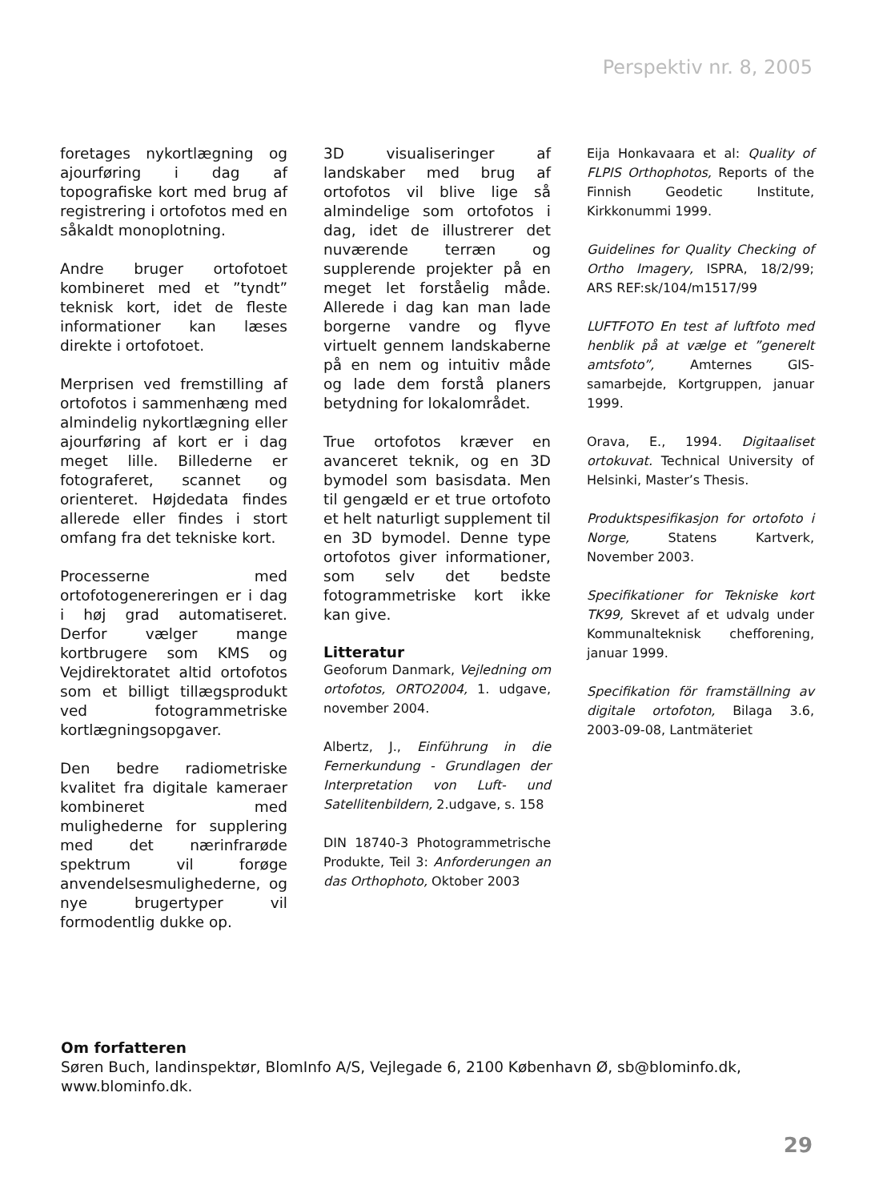Perspektiv nr. 8, 2005
foretages nykortlægning og ajourføring i dag af topografiske kort med brug af registrering i ortofotos med en såkaldt monoplotning.
Andre bruger ortofotoet kombineret med et ”tyndt” teknisk kort, idet de fleste informationer kan læses direkte i ortofotoet.
Merprisen ved fremstilling af ortofotos i sammenhæng med almindelig nykortlægning eller ajourføring af kort er i dag meget lille. Billederne er fotograferet, scannet og orienteret. Højdedata findes allerede eller findes i stort omfang fra det tekniske kort.
Processerne med ortofotogenereringen er i dag i høj grad automatiseret. Derfor vælger mange kortbrugere som KMS og Vejdirektoratet altid ortofotos som et billigt tillægsprodukt ved fotogrammetriske kortlægningsopgaver.
Den bedre radiometriske kvalitet fra digitale kameraer kombineret med mulighederne for supplering med det nærinfrarøde spektrum vil forøge anvendelsesmulighederne, og nye brugertyper vil formodentlig dukke op.
3D visualiseringer af landskaber med brug af ortofotos vil blive lige så almindelige som ortofotos i dag, idet de illustrerer det nuværende terræn og supplerende projekter på en meget let forståelig måde. Allerede i dag kan man lade borgerne vandre og flyve virtuelt gennem landskaberne på en nem og intuitiv måde og lade dem forstå planers betydning for lokalområdet.
True ortofotos kræver en avanceret teknik, og en 3D bymodel som basisdata. Men til gengæld er et true ortofoto et helt naturligt supplement til en 3D bymodel. Denne type ortofotos giver informationer, som selv det bedste fotogrammetriske kort ikke kan give.
Litteratur
Geoforum Danmark, Vejledning om ortofotos, ORTO2004, 1. udgave, november 2004.
Albertz, J., Einführung in die Fernerkundung - Grundlagen der Interpretation von Luft- und Satellitenbildern, 2.udgave, s. 158
DIN 18740-3 Photogrammetrische Produkte, Teil 3: Anforderungen an das Orthophoto, Oktober 2003
Eija Honkavaara et al: Quality of FLPIS Orthophotos, Reports of the Finnish Geodetic Institute, Kirkkonummi 1999.
Guidelines for Quality Checking of Ortho Imagery, ISPRA, 18/2/99; ARS REF:sk/104/m1517/99
LUFTFOTO En test af luftfoto med henblik på at vælge et ”generelt amtsfoto”, Amternes GIS-samarbejde, Kortgruppen, januar 1999.
Orava, E., 1994. Digitaaliset ortokuvat. Technical University of Helsinki, Master’s Thesis.
Produktspesifikasjon for ortofoto i Norge, Statens Kartverk, November 2003.
Specifikationer for Tekniske kort TK99, Skrevet af et udvalg under Kommunalteknisk chefforening, januar 1999.
Specifikation för framställning av digitale ortofoton, Bilaga 3.6, 2003-09-08, Lantmäteriet
Om forfatteren
Søren Buch, landinspektør, BlomInfo A/S, Vejlegade 6, 2100 København Ø, sb@blominfo.dk, www.blominfo.dk.
29